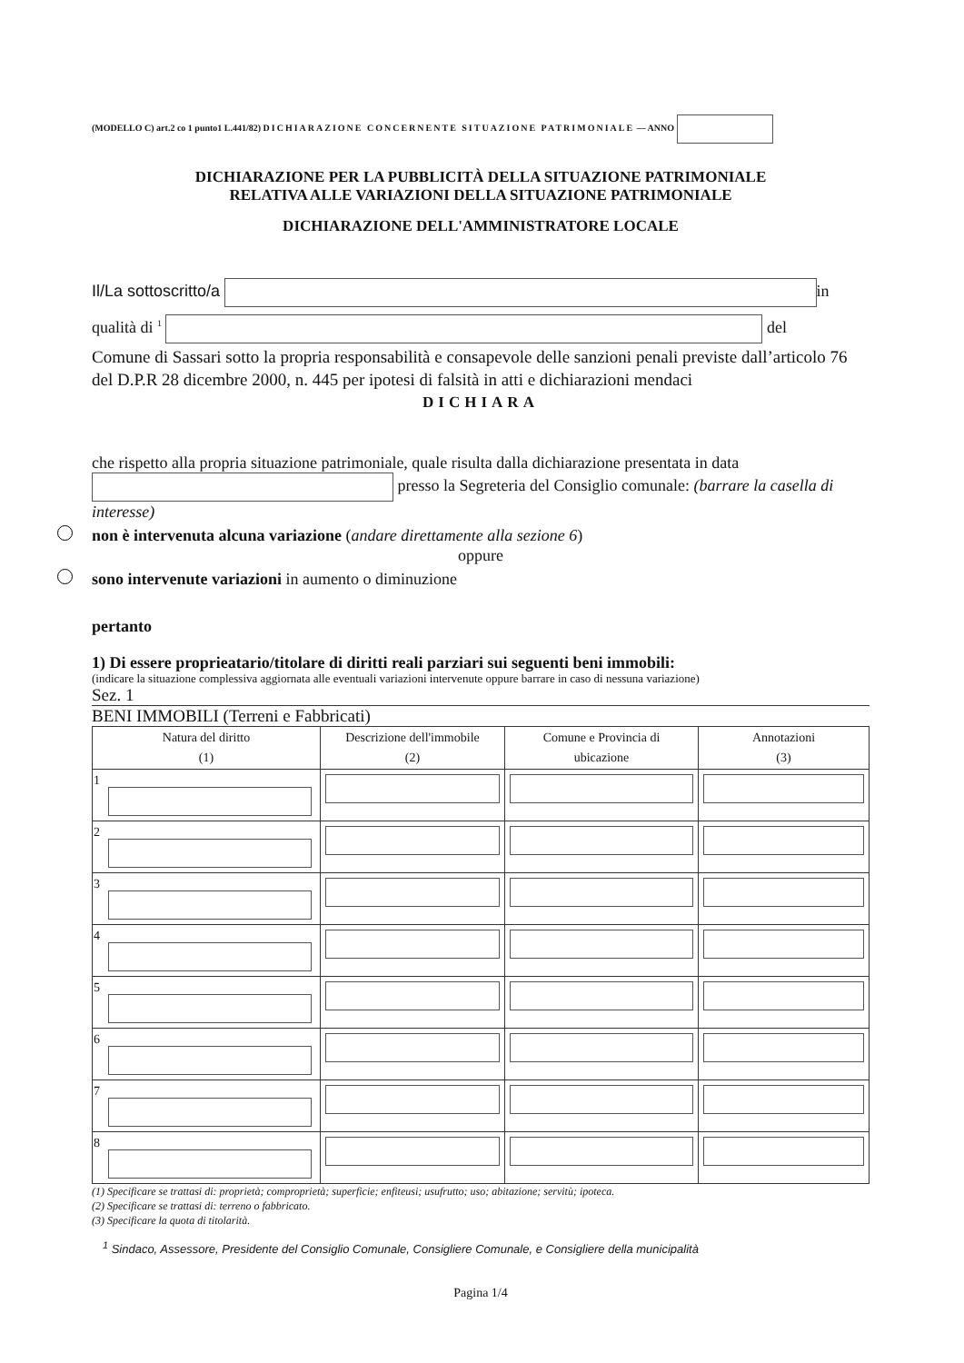(MODELLO C) art.2 co 1 punto1 L.441/82) DICHIARAZIONE CONCERNENTE SITUAZIONE PATRIMONIALE — ANNO
DICHIARAZIONE PER LA PUBBLICITÀ DELLA SITUAZIONE PATRIMONIALE
RELATIVA ALLE VARIAZIONI DELLA SITUAZIONE PATRIMONIALE
DICHIARAZIONE DELL'AMMINISTRATORE LOCALE
Il/La sottoscritto/a in
qualità di <sup>1</sup> del
Comune di Sassari sotto la propria responsabilità e consapevole delle sanzioni penali previste dall’articolo 76 del D.P.R 28 dicembre 2000, n. 445 per ipotesi di falsità in atti e dichiarazioni mendaci
DICHIARA
che rispetto alla propria situazione patrimoniale, quale risulta dalla dichiarazione presentata in data
presso la Segreteria del Consiglio comunale: (barrare la casella di interesse)
non è intervenuta alcuna variazione (andare direttamente alla sezione 6)
oppure
sono intervenute variazioni in aumento o diminuzione
pertanto
1) Di essere proprieatario/titolare di diritti reali parziari sui seguenti beni immobili:
(indicare la situazione complessiva aggiornata alle eventuali variazioni intervenute oppure barrare in caso di nessuna variazione)
Sez. 1
BENI IMMOBILI (Terreni e Fabbricati)
| Natura del diritto (1) | Descrizione dell'immobile (2) | Comune e Provincia di ubicazione | Annotazioni (3) |
| --- | --- | --- | --- |
| 1 | | | |
| 2 | | | |
| 3 | | | |
| 4 | | | |
| 5 | | | |
| 6 | | | |
| 7 | | | |
| 8 | | | |
(1) Specificare se trattasi di: proprietà; comproprietà; superficie; enfiteusi; usufrutto; uso; abitazione; servitù; ipoteca.
(2) Specificare se trattasi di: terreno o fabbricato.
(3) Specificare la quota di titolarità.
<sup>1</sup> Sindaco, Assessore, Presidente del Consiglio Comunale, Consigliere Comunale, e Consigliere della municipalità
Pagina 1/4